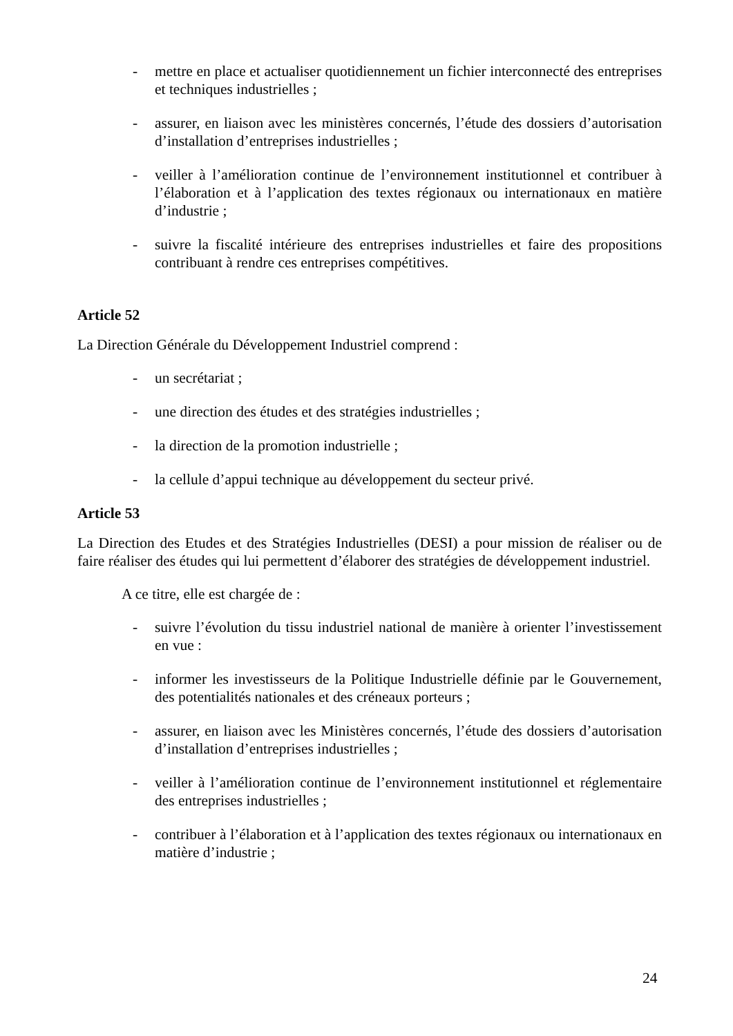- mettre en place et actualiser quotidiennement un fichier interconnecté des entreprises et techniques industrielles ;
- assurer, en liaison avec les ministères concernés, l’étude des dossiers d’autorisation d’installation d’entreprises industrielles ;
- veiller à l’amélioration continue de l’environnement institutionnel et contribuer à l’élaboration et à l’application des textes régionaux ou internationaux en matière d’industrie ;
- suivre la fiscalité intérieure des entreprises industrielles et faire des propositions contribuant à rendre ces entreprises compétitives.
Article 52
La Direction Générale du Développement Industriel comprend :
- un secrétariat ;
- une direction des études et des stratégies industrielles ;
- la direction de la promotion industrielle ;
- la cellule d’appui technique au développement du secteur privé.
Article 53
La Direction des Etudes et des Stratégies Industrielles (DESI) a pour mission de réaliser ou de faire réaliser des études qui lui permettent d’élaborer des stratégies de développement industriel.
A ce titre, elle est chargée de :
- suivre l’évolution du tissu industriel national de manière à orienter l’investissement en vue :
- informer les investisseurs de la Politique Industrielle définie par le Gouvernement, des potentialités nationales et des créneaux porteurs ;
- assurer, en liaison avec les Ministères concernés, l’étude des dossiers d’autorisation d’installation d’entreprises industrielles ;
- veiller à l’amélioration continue de l’environnement institutionnel et réglementaire des entreprises industrielles ;
- contribuer à l’élaboration et à l’application des textes régionaux ou internationaux en matière d’industrie ;
24